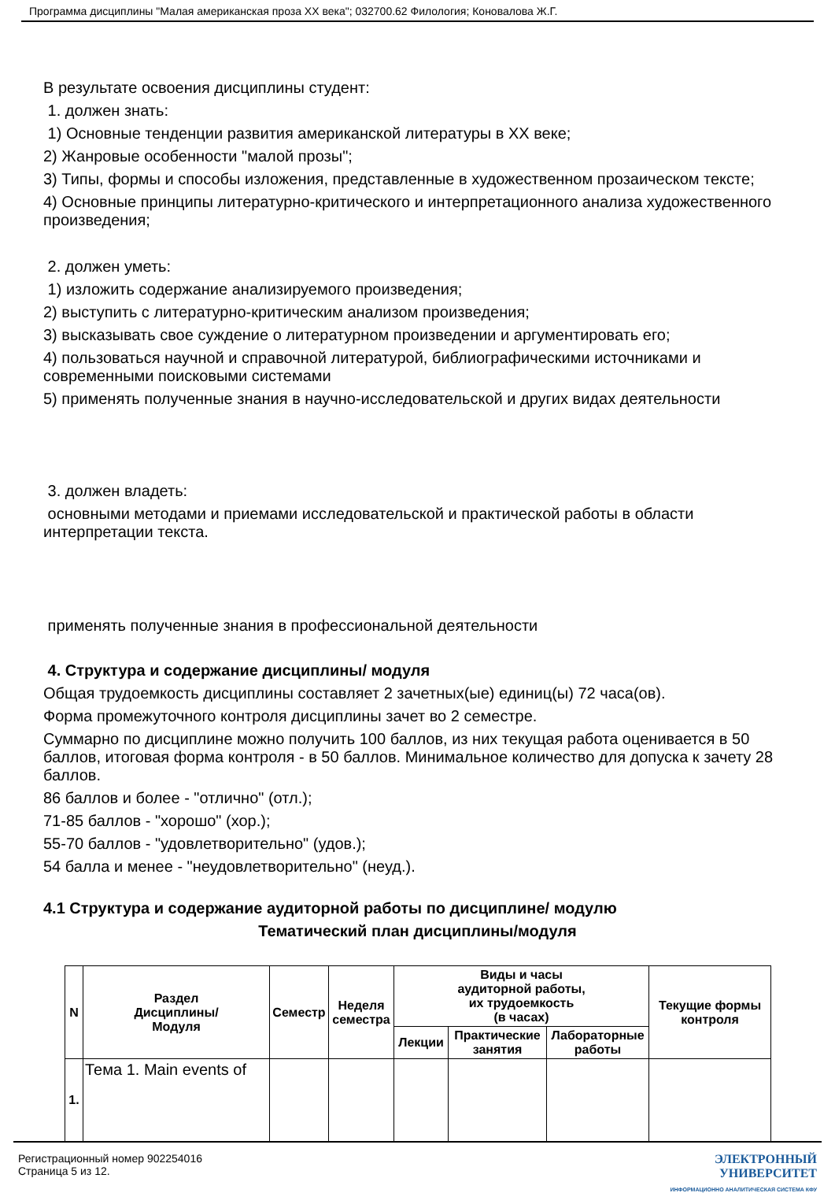Программа дисциплины "Малая американская проза ХХ века"; 032700.62 Филология; Коновалова Ж.Г.
В результате освоения дисциплины студент:
1. должен знать:
1) Основные тенденции развития американской литературы в XX веке;
2) Жанровые особенности "малой прозы";
3) Типы, формы и способы изложения, представленные в художественном прозаическом тексте;
4) Основные принципы литературно-критического и интерпретационного анализа художественного произведения;
2. должен уметь:
1) изложить содержание анализируемого произведения;
2) выступить с литературно-критическим анализом произведения;
3) высказывать свое суждение о литературном произведении и аргументировать его;
4) пользоваться научной и справочной литературой, библиографическими источниками и современными поисковыми системами
5) применять полученные знания в научно-исследовательской и других видах деятельности
3. должен владеть:
основными методами и приемами исследовательской и практической работы в области интерпретации текста.
применять полученные знания в профессиональной деятельности
4. Структура и содержание дисциплины/ модуля
Общая трудоемкость дисциплины составляет 2 зачетных(ые) единиц(ы) 72 часа(ов).
Форма промежуточного контроля дисциплины зачет во 2 семестре.
Суммарно по дисциплине можно получить 100 баллов, из них текущая работа оценивается в 50 баллов, итоговая форма контроля - в 50 баллов. Минимальное количество для допуска к зачету 28 баллов.
86 баллов и более - "отлично" (отл.);
71-85 баллов - "хорошо" (хор.);
55-70 баллов - "удовлетворительно" (удов.);
54 балла и менее - "неудовлетворительно" (неуд.).
4.1 Структура и содержание аудиторной работы по дисциплине/ модулю
Тематический план дисциплины/модуля
| N | Раздел Дисциплины/ Модуля | Семестр | Неделя семестра | Виды и часы аудиторной работы, их трудоемкость (в часах) | | | Текущие формы контроля |
| | | | | Лекции | Практические занятия | Лабораторные работы | |
| 1. | Тема 1. Main events of | | | | | | |
Регистрационный номер 902254016
Страница 5 из 12.
ЭЛЕКТРОННЫЙ
УНИВЕРСИТЕТ
ИНФОРМАЦИОННО АНАЛИТИЧЕСКАЯ СИСТЕМА КФУ